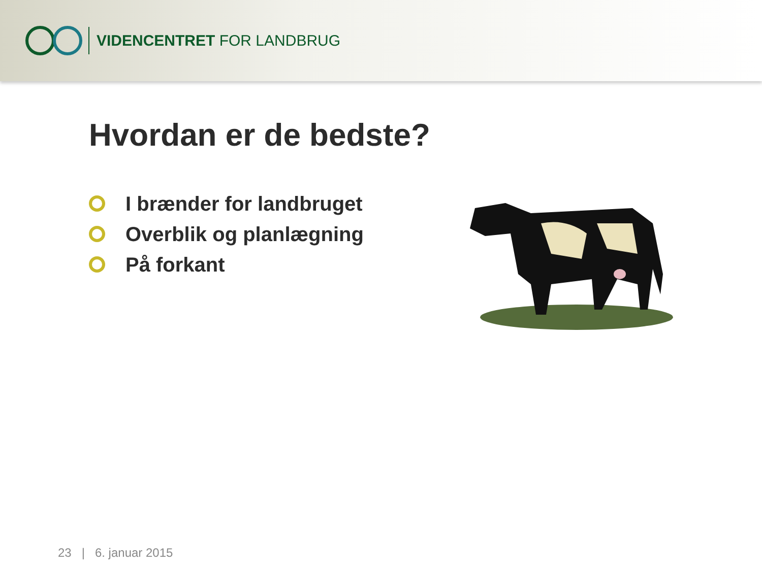VIDENCENTRET FOR LANDBRUG
Hvordan er de bedste?
I brænder for landbruget
Overblik og planlægning
På forkant
23 | 6. januar 2015